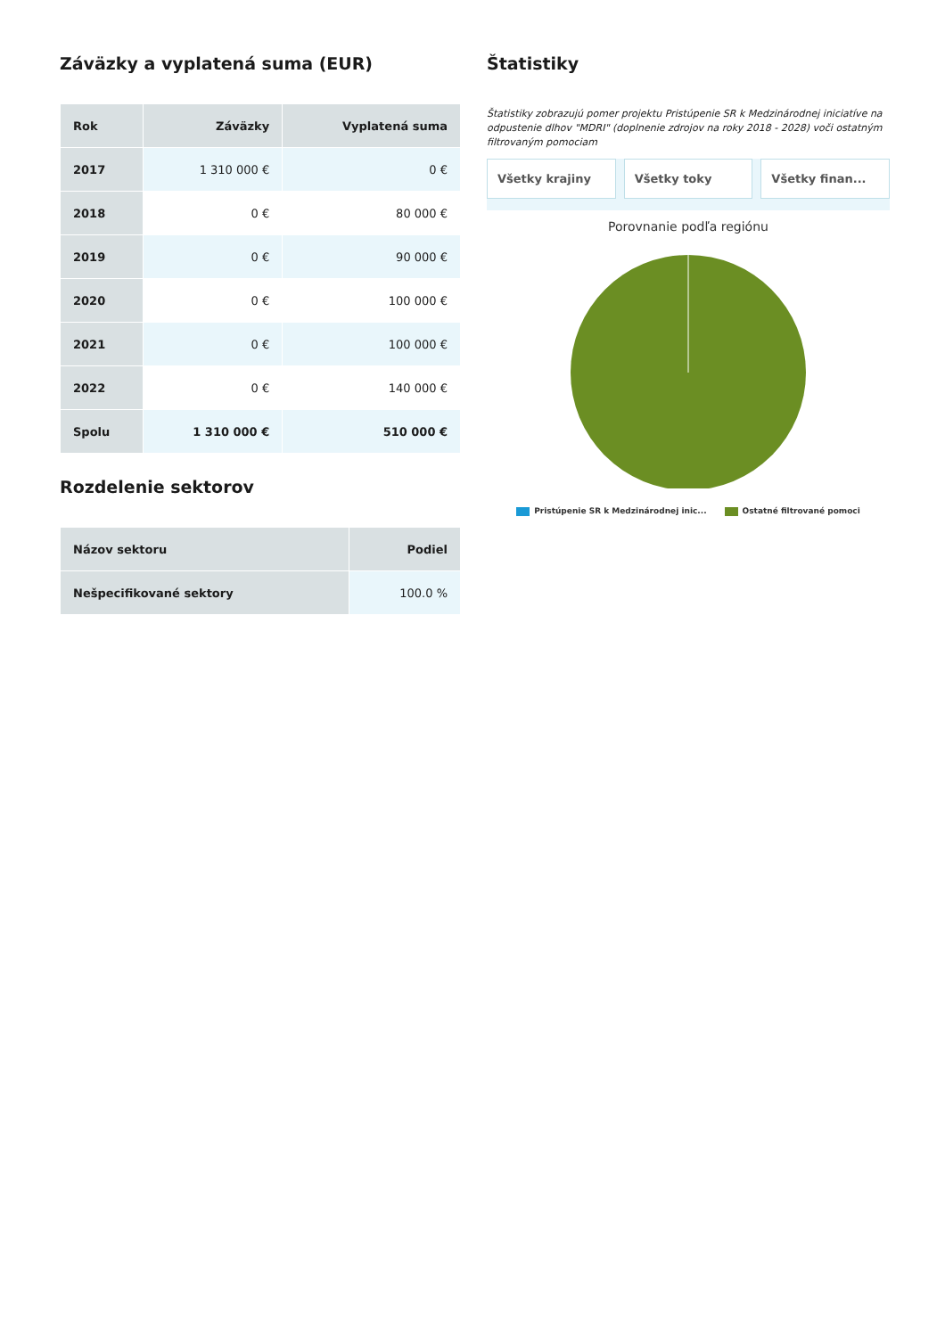Záväzky a vyplatená suma (EUR)
| Rok | Záväzky | Vyplatená suma |
| --- | --- | --- |
| 2017 | 1 310 000 € | 0 € |
| 2018 | 0 € | 80 000 € |
| 2019 | 0 € | 90 000 € |
| 2020 | 0 € | 100 000 € |
| 2021 | 0 € | 100 000 € |
| 2022 | 0 € | 140 000 € |
| Spolu | 1 310 000 € | 510 000 € |
Rozdelenie sektorov
| Názov sektoru | Podiel |
| --- | --- |
| Nešpecifikované sektory | 100.0 % |
Štatistiky
Štatistiky zobrazujú pomer projektu Pristúpenie SR k Medzinárodnej iniciatíve na odpustenie dlhov "MDRI" (doplnenie zdrojov na roky 2018 - 2028) voči ostatným filtrovaným pomociam
Všetky krajiny Všetky toky Všetky finan...
Porovnanie podľa regiónu
Pristúpenie SR k Medzinárodnej inic... Ostatné filtrované pomoci